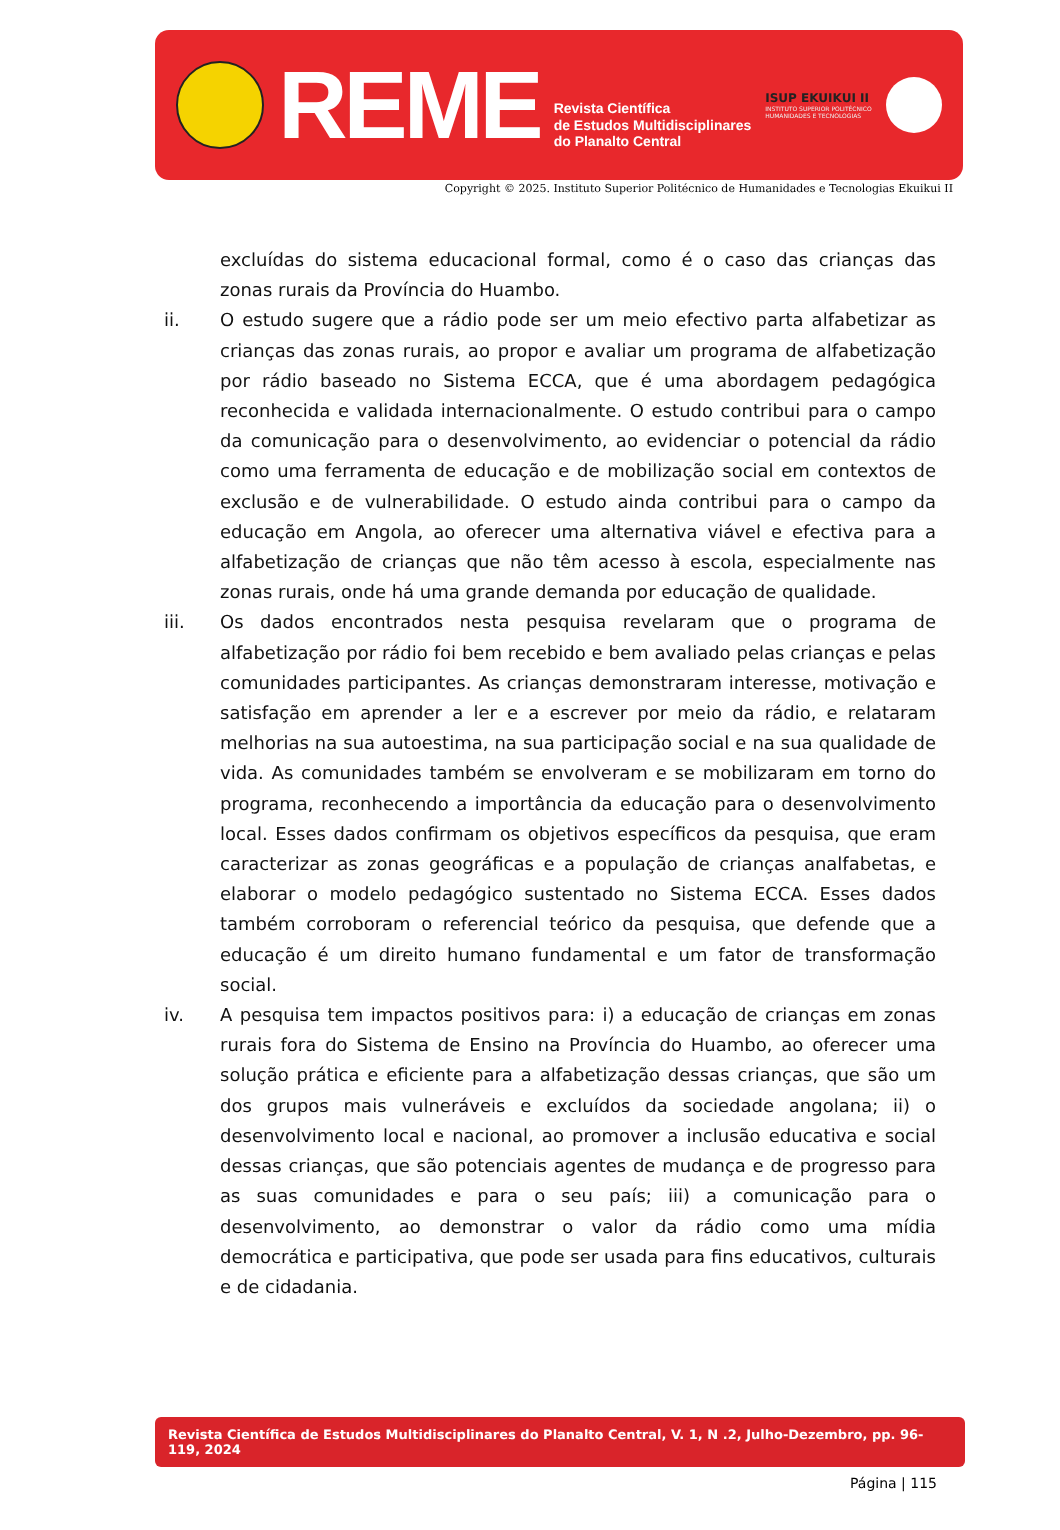REME
Revista Científica
de Estudos Multidisciplinares
do Planalto Central
ISUP EKUIKUI II
INSTITUTO SUPERIOR POLITÉCNICO
HUMANIDADES E TECNOLOGIAS
Copyright © 2025. Instituto Superior Politécnico de Humanidades e Tecnologias Ekuikui II
excluídas do sistema educacional formal, como é o caso das crianças das zonas rurais da Província do Huambo.
ii. O estudo sugere que a rádio pode ser um meio efectivo parta alfabetizar as crianças das zonas rurais, ao propor e avaliar um programa de alfabetização por rádio baseado no Sistema ECCA, que é uma abordagem pedagógica reconhecida e validada internacionalmente. O estudo contribui para o campo da comunicação para o desenvolvimento, ao evidenciar o potencial da rádio como uma ferramenta de educação e de mobilização social em contextos de exclusão e de vulnerabilidade. O estudo ainda contribui para o campo da educação em Angola, ao oferecer uma alternativa viável e efectiva para a alfabetização de crianças que não têm acesso à escola, especialmente nas zonas rurais, onde há uma grande demanda por educação de qualidade.
iii. Os dados encontrados nesta pesquisa revelaram que o programa de alfabetização por rádio foi bem recebido e bem avaliado pelas crianças e pelas comunidades participantes. As crianças demonstraram interesse, motivação e satisfação em aprender a ler e a escrever por meio da rádio, e relataram melhorias na sua autoestima, na sua participação social e na sua qualidade de vida. As comunidades também se envolveram e se mobilizaram em torno do programa, reconhecendo a importância da educação para o desenvolvimento local. Esses dados confirmam os objetivos específicos da pesquisa, que eram caracterizar as zonas geográficas e a população de crianças analfabetas, e elaborar o modelo pedagógico sustentado no Sistema ECCA. Esses dados também corroboram o referencial teórico da pesquisa, que defende que a educação é um direito humano fundamental e um fator de transformação social.
iv. A pesquisa tem impactos positivos para: i) a educação de crianças em zonas rurais fora do Sistema de Ensino na Província do Huambo, ao oferecer uma solução prática e eficiente para a alfabetização dessas crianças, que são um dos grupos mais vulneráveis e excluídos da sociedade angolana; ii) o desenvolvimento local e nacional, ao promover a inclusão educativa e social dessas crianças, que são potenciais agentes de mudança e de progresso para as suas comunidades e para o seu país; iii) a comunicação para o desenvolvimento, ao demonstrar o valor da rádio como uma mídia democrática e participativa, que pode ser usada para fins educativos, culturais e de cidadania.
Revista Científica de Estudos Multidisciplinares do Planalto Central, V. 1, N .2, Julho-Dezembro, pp. 96-119, 2024
Página | 115